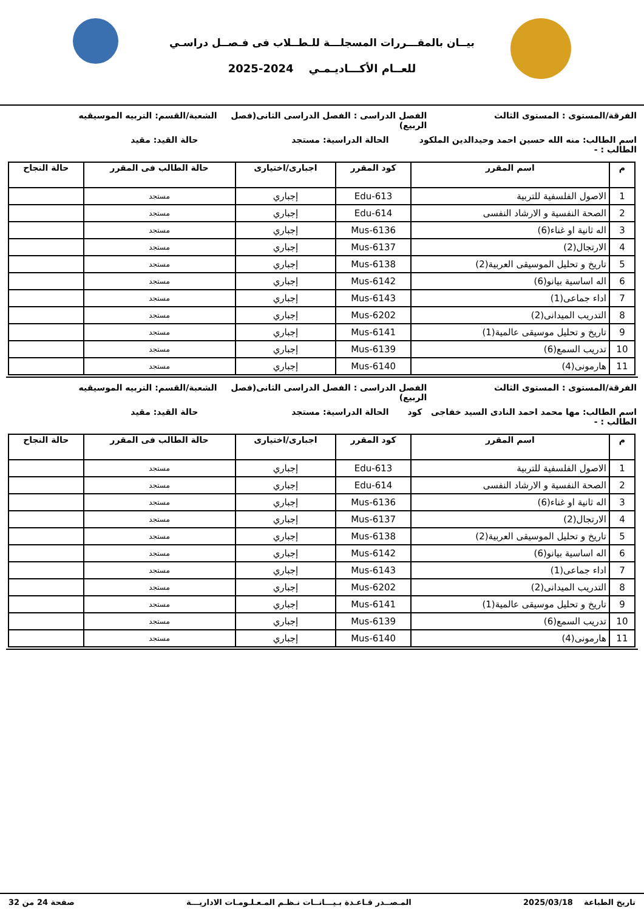بيــان بالمقـــررات المسجلـــة للـطــلاب فى فـصــل دراسـي
للعــام الأكـــاديـمـي 2024-2025
الفرقة/المستوى : المستوى الثالث
الفصل الدراسى : الفصل الدراسى الثانى(فصل الربيع)
الشعبة/القسم: التربيه الموسيقيه
اسم الطالب: منه الله حسين احمد وحيدالدين الملكود الطالب : -
الحالة الدراسية: مستجد حالة القيد: مقيد
| م | اسم المقرر | كود المقرر | اجبارى/اختيارى | حالة الطالب فى المقرر | حالة النجاح |
| --- | --- | --- | --- | --- | --- |
| 1 | الاصول الفلسفية للتربية | Edu-613 | إجباري | مستجد | |
| 2 | الصحة النفسية و الارشاد النفسى | Edu-614 | إجباري | مستجد | |
| 3 | اله ثانية او غناء(6) | Mus-6136 | إجباري | مستجد | |
| 4 | الارتجال(2) | Mus-6137 | إجباري | مستجد | |
| 5 | تاريخ و تحليل الموسيقى العربية(2) | Mus-6138 | إجباري | مستجد | |
| 6 | اله اساسية بيانو(6) | Mus-6142 | إجباري | مستجد | |
| 7 | اداء جماعى(1) | Mus-6143 | إجباري | مستجد | |
| 8 | التدريب الميدانى(2) | Mus-6202 | إجباري | مستجد | |
| 9 | تاريخ و تحليل موسيقى عالمية(1) | Mus-6141 | إجباري | مستجد | |
| 10 | تدريب السمع(6) | Mus-6139 | إجباري | مستجد | |
| 11 | هارمونى(4) | Mus-6140 | إجباري | مستجد | |
الفرقة/المستوى : المستوى الثالث
الفصل الدراسى : الفصل الدراسى الثانى(فصل الربيع)
الشعبة/القسم: التربيه الموسيقيه
اسم الطالب: مها محمد احمد النادى السيد خفاجى كود الطالب : -
الحالة الدراسية: مستجد حالة القيد: مقيد
| م | اسم المقرر | كود المقرر | اجبارى/اختيارى | حالة الطالب فى المقرر | حالة النجاح |
| --- | --- | --- | --- | --- | --- |
| 1 | الاصول الفلسفية للتربية | Edu-613 | إجباري | مستجد | |
| 2 | الصحة النفسية و الارشاد النفسى | Edu-614 | إجباري | مستجد | |
| 3 | اله ثانية او غناء(6) | Mus-6136 | إجباري | مستجد | |
| 4 | الارتجال(2) | Mus-6137 | إجباري | مستجد | |
| 5 | تاريخ و تحليل الموسيقى العربية(2) | Mus-6138 | إجباري | مستجد | |
| 6 | اله اساسية بيانو(6) | Mus-6142 | إجباري | مستجد | |
| 7 | اداء جماعى(1) | Mus-6143 | إجباري | مستجد | |
| 8 | التدريب الميدانى(2) | Mus-6202 | إجباري | مستجد | |
| 9 | تاريخ و تحليل موسيقى عالمية(1) | Mus-6141 | إجباري | مستجد | |
| 10 | تدريب السمع(6) | Mus-6139 | إجباري | مستجد | |
| 11 | هارمونى(4) | Mus-6140 | إجباري | مستجد | |
تاريخ الطباعة 2025/03/18 المـصــدر قـاعـدة بـيـــانــات نـظـم المـعـلـومـات الاداريـــة
صفحة 24 من 32